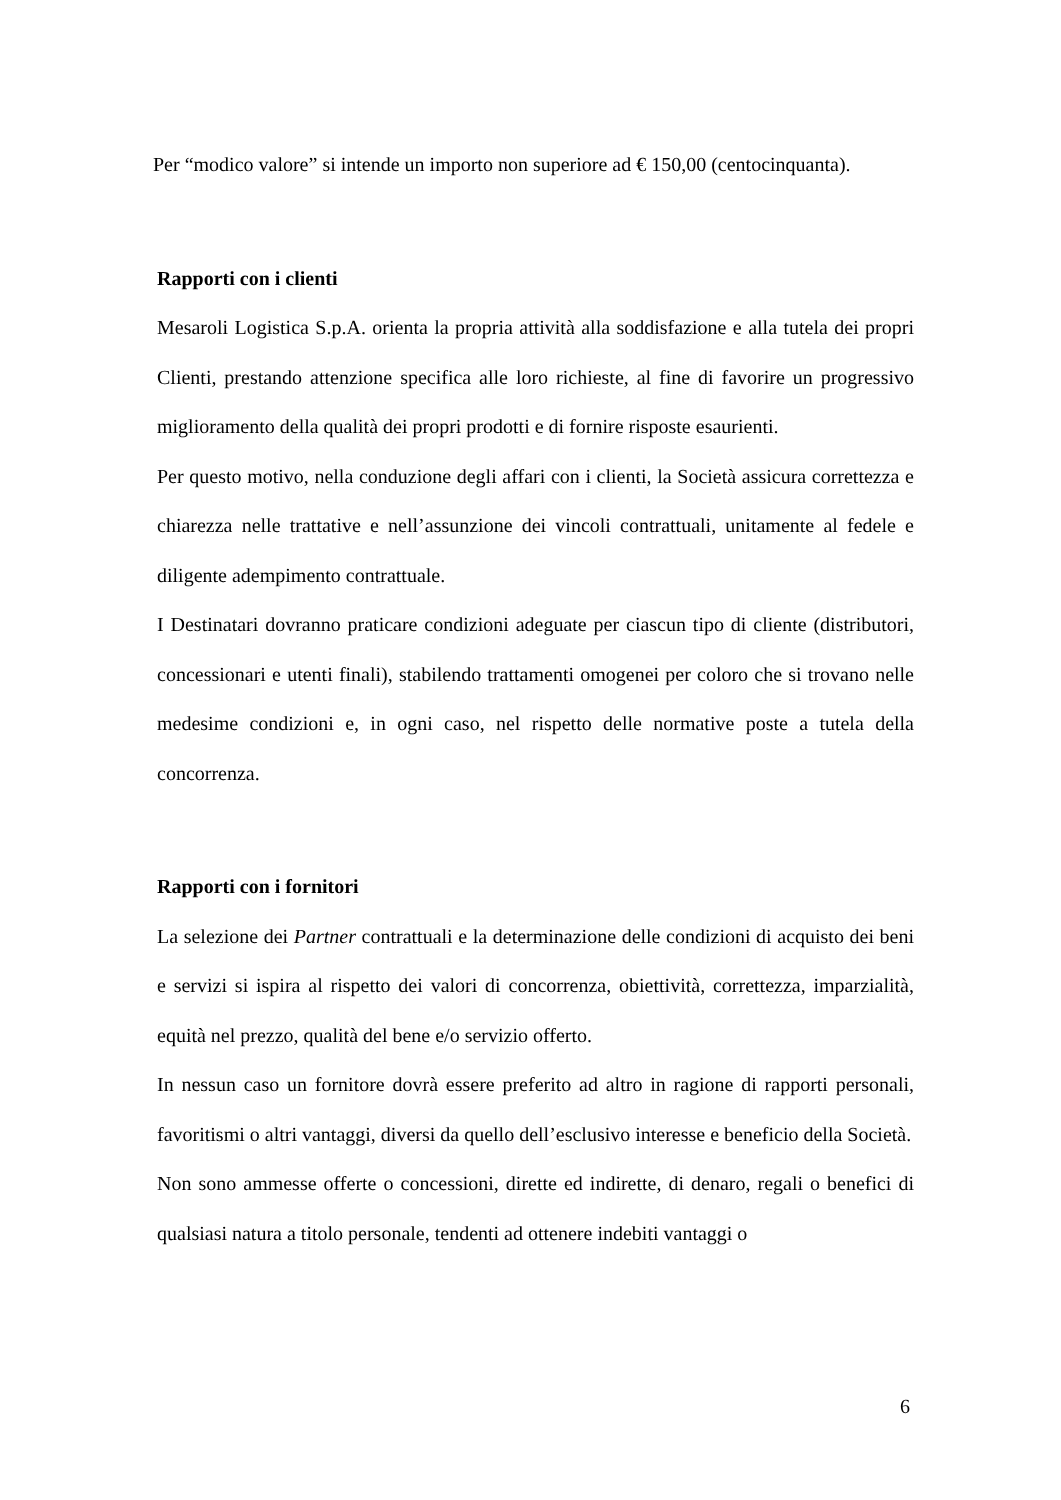Per “modico valore” si intende un importo non superiore ad € 150,00 (centocinquanta).
Rapporti con i clienti
Mesaroli Logistica S.p.A. orienta la propria attività alla soddisfazione e alla tutela dei propri Clienti, prestando attenzione specifica alle loro richieste, al fine di favorire un progressivo miglioramento della qualità dei propri prodotti e di fornire risposte esaurienti.
Per questo motivo, nella conduzione degli affari con i clienti, la Società assicura correttezza e chiarezza nelle trattative e nell’assunzione dei vincoli contrattuali, unitamente al fedele e diligente adempimento contrattuale.
I Destinatari dovranno praticare condizioni adeguate per ciascun tipo di cliente (distributori, concessionari e utenti finali), stabilendo trattamenti omogenei per coloro che si trovano nelle medesime condizioni e, in ogni caso, nel rispetto delle normative poste a tutela della concorrenza.
Rapporti con i fornitori
La selezione dei Partner contrattuali e la determinazione delle condizioni di acquisto dei beni e servizi si ispira al rispetto dei valori di concorrenza, obiettività, correttezza, imparzialità, equità nel prezzo, qualità del bene e/o servizio offerto.
In nessun caso un fornitore dovrà essere preferito ad altro in ragione di rapporti personali, favoritismi o altri vantaggi, diversi da quello dell’esclusivo interesse e beneficio della Società.
Non sono ammesse offerte o concessioni, dirette ed indirette, di denaro, regali o benefici di qualsiasi natura a titolo personale, tendenti ad ottenere indebiti vantaggi o
6